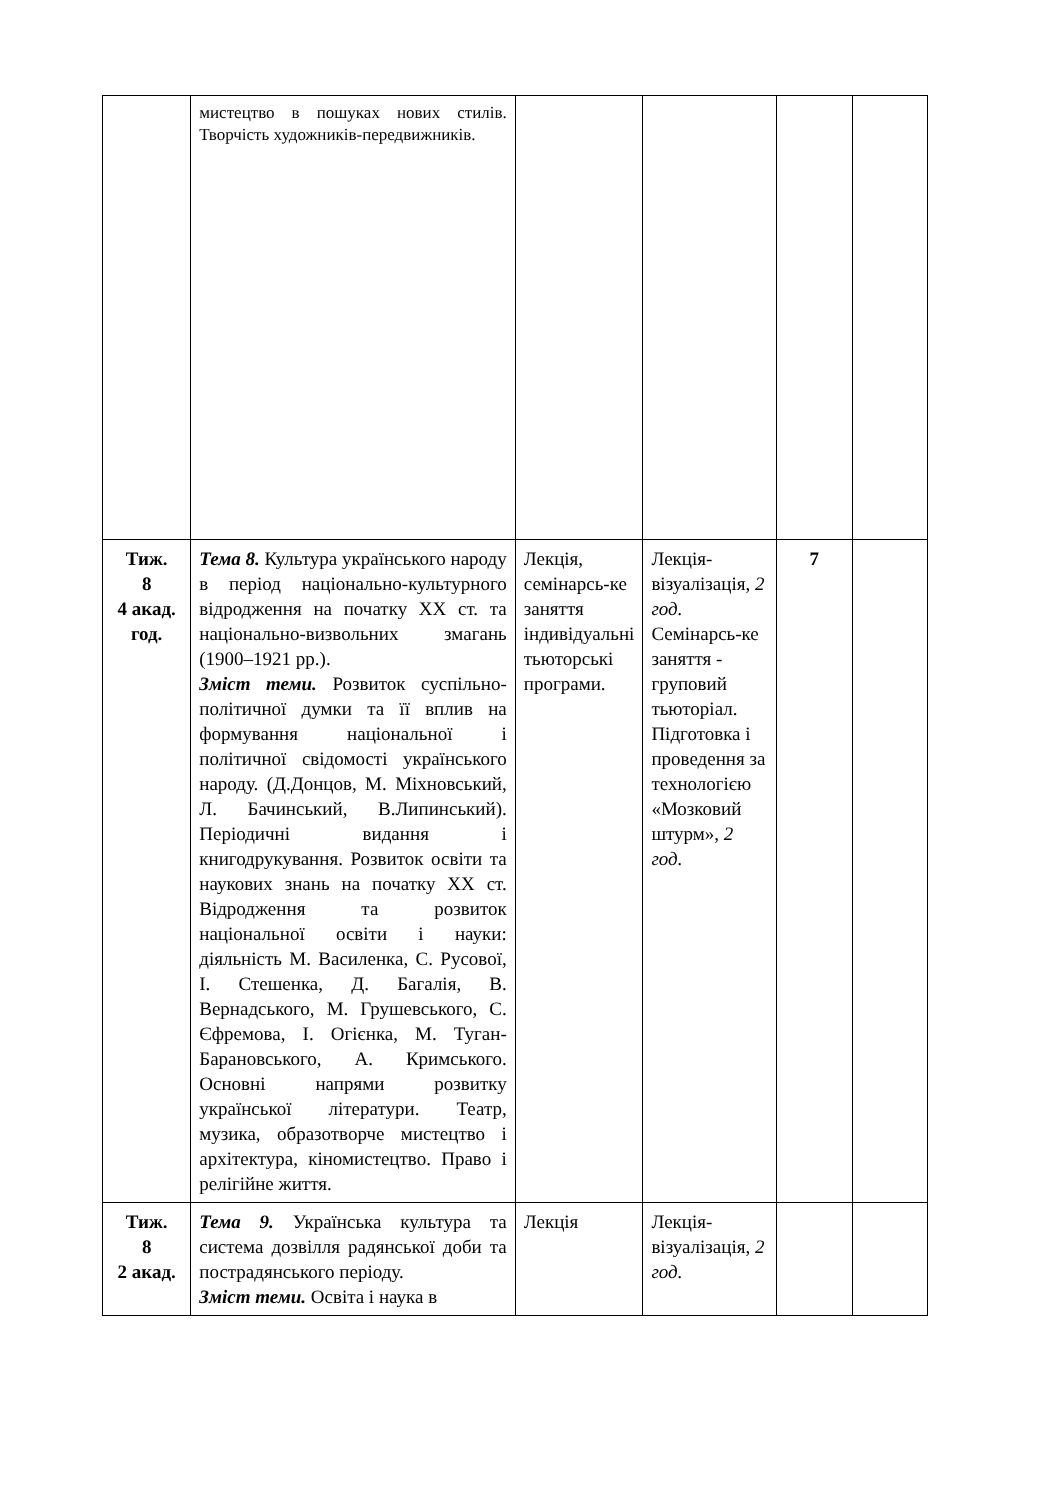| | мистецтво в пошуках нових стилів. Творчість художників-передвижників. | | | | |
| Тиж. 8 4 акад. год. | Тема 8. Культура українського народу в період національно-культурного відродження на початку XX ст. та національно-визвольних змагань (1900–1921 рр.). Зміст теми. Розвиток суспільно-політичної думки та її вплив на формування національної і політичної свідомості українського народу. (Д.Донцов, М. Міхновський, Л. Бачинський, В.Липинський). Періодичні видання і книгодрукування. Розвиток освіти та наукових знань на початку XX ст. Відродження та розвиток національної освіти і науки: діяльність М. Василенка, С. Русової, І. Стешенка, Д. Багалія, В. Вернадського, М. Грушевського, С. Єфремова, І. Огієнка, М. Туган-Барановського, А. Кримського. Основні напрями розвитку української літератури. Театр, музика, образотворче мистецтво і архітектура, кіномистецтво. Право і релігійне життя. | Лекція, семінарсь-ке заняття індивідуальні тьюторські програми. | Лекція-візуалізація, 2 год. Семінарсь-ке заняття - груповий тьюторіал. Підготовка і проведення за технологією «Мозковий штурм», 2 год. | 7 | |
| Тиж. 8 2 акад. | Тема 9. Українська культура та система дозвілля радянської доби та пострадянського періоду. Зміст теми. Освіта і наука в | Лекція | Лекція-візуалізація, 2 год. | | |